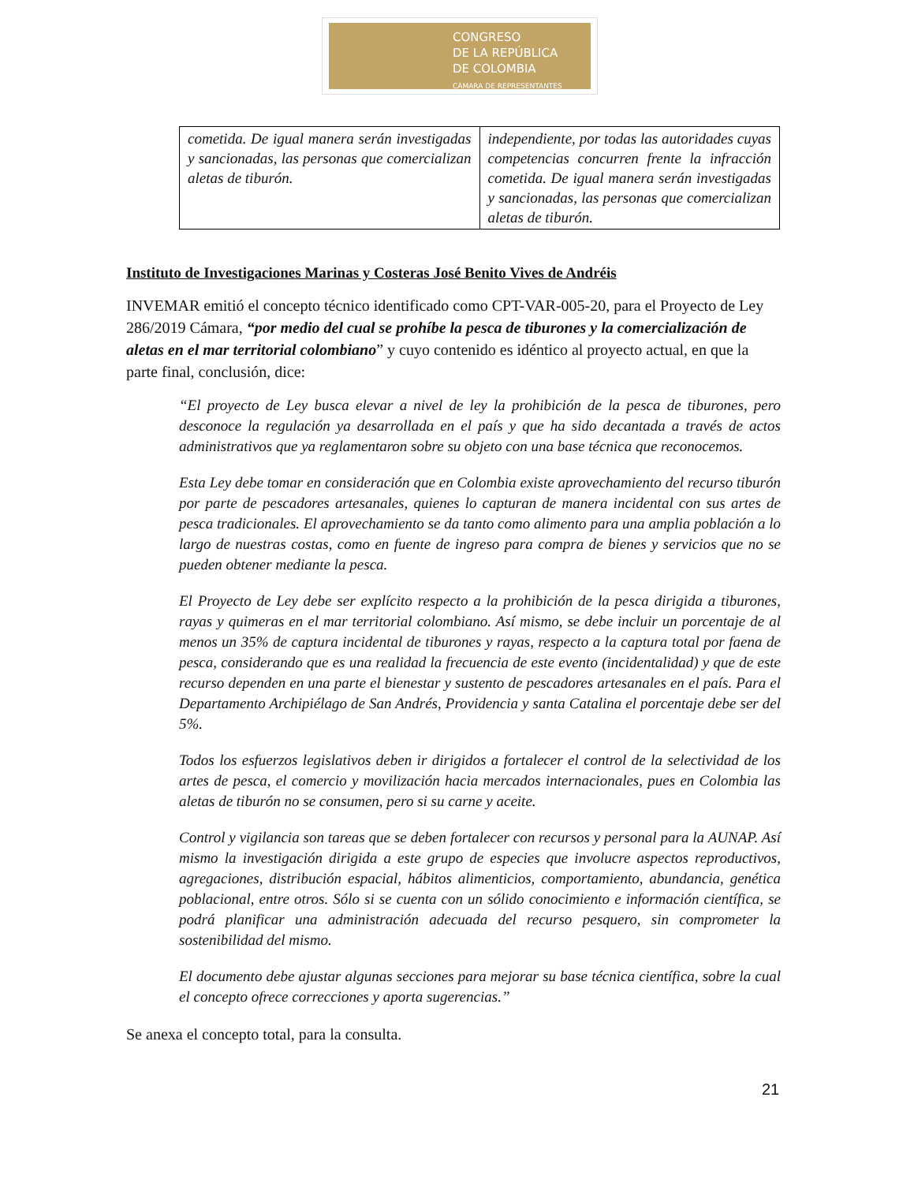CONGRESO
DE LA REPÚBLICA
DE COLOMBIA
CÁMARA DE REPRESENTANTES
| cometida. De igual manera serán investigadas y sancionadas, las personas que comercializan aletas de tiburón. | independiente, por todas las autoridades cuyas competencias concurren frente la infracción cometida. De igual manera serán investigadas y sancionadas, las personas que comercializan aletas de tiburón. |
Instituto de Investigaciones Marinas y Costeras José Benito Vives de Andréis
INVEMAR emitió el concepto técnico identificado como CPT-VAR-005-20, para el Proyecto de Ley 286/2019 Cámara, “por medio del cual se prohíbe la pesca de tiburones y la comercialización de aletas en el mar territorial colombiano” y cuyo contenido es idéntico al proyecto actual, en que la parte final, conclusión, dice:
“El proyecto de Ley busca elevar a nivel de ley la prohibición de la pesca de tiburones, pero desconoce la regulación ya desarrollada en el país y que ha sido decantada a través de actos administrativos que ya reglamentaron sobre su objeto con una base técnica que reconocemos.
Esta Ley debe tomar en consideración que en Colombia existe aprovechamiento del recurso tiburón por parte de pescadores artesanales, quienes lo capturan de manera incidental con sus artes de pesca tradicionales. El aprovechamiento se da tanto como alimento para una amplia población a lo largo de nuestras costas, como en fuente de ingreso para compra de bienes y servicios que no se pueden obtener mediante la pesca.
El Proyecto de Ley debe ser explícito respecto a la prohibición de la pesca dirigida a tiburones, rayas y quimeras en el mar territorial colombiano. Así mismo, se debe incluir un porcentaje de al menos un 35% de captura incidental de tiburones y rayas, respecto a la captura total por faena de pesca, considerando que es una realidad la frecuencia de este evento (incidentalidad) y que de este recurso dependen en una parte el bienestar y sustento de pescadores artesanales en el país. Para el Departamento Archipiélago de San Andrés, Providencia y santa Catalina el porcentaje debe ser del 5%.
Todos los esfuerzos legislativos deben ir dirigidos a fortalecer el control de la selectividad de los artes de pesca, el comercio y movilización hacia mercados internacionales, pues en Colombia las aletas de tiburón no se consumen, pero si su carne y aceite.
Control y vigilancia son tareas que se deben fortalecer con recursos y personal para la AUNAP. Así mismo la investigación dirigida a este grupo de especies que involucre aspectos reproductivos, agregaciones, distribución espacial, hábitos alimenticios, comportamiento, abundancia, genética poblacional, entre otros. Sólo si se cuenta con un sólido conocimiento e información científica, se podrá planificar una administración adecuada del recurso pesquero, sin comprometer la sostenibilidad del mismo.
El documento debe ajustar algunas secciones para mejorar su base técnica científica, sobre la cual el concepto ofrece correcciones y aporta sugerencias.”
Se anexa el concepto total, para la consulta.
21